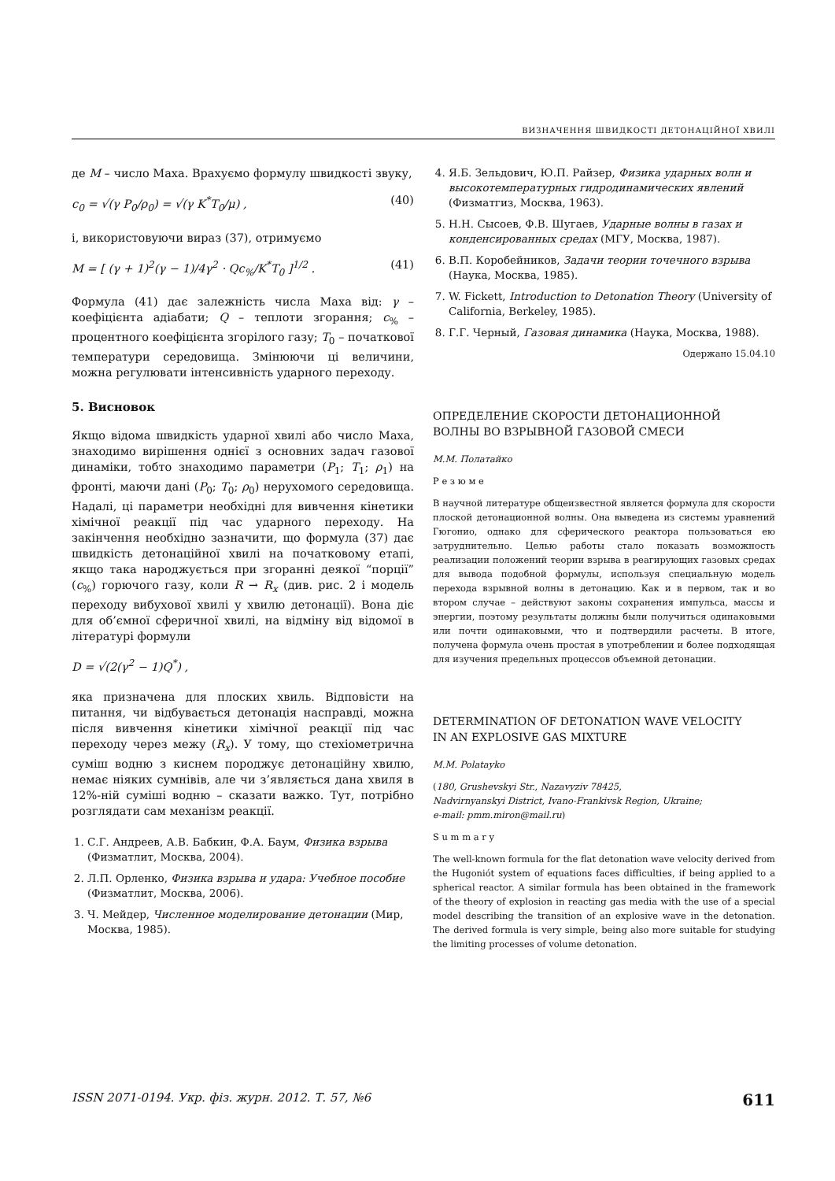ВИЗНАЧЕННЯ ШВИДКОСТІ ДЕТОНАЦІЙНОЇ ХВИЛІ
де M – число Маха. Врахуємо формулу швидкості звуку,
c<sub>0</sub> = √(γ P<sub>0</sub>/ρ<sub>0</sub>) = √(γ K<sup>*</sup>T<sub>0</sub>/μ) , (40)
і, використовуючи вираз (37), отримуємо
M = [ (γ + 1)<sup>2</sup>(γ − 1)/4γ<sup>2</sup> · Qc<sub>%</sub>/K<sup>*</sup>T<sub>0</sub> ]<sup>1/2</sup> . (41)
Формула (41) дає залежність числа Маха від: γ – коефіцієнта адіабати; Q – теплоти згорання; c<sub>%</sub> – процентного коефіцієнта згорілого газу; T<sub>0</sub> – початкової температури середовища. Змінюючи ці величини, можна регулювати інтенсивність ударного переходу.
5. Висновок
Якщо відома швидкість ударної хвилі або число Маха, знаходимо вирішення однієї з основних задач газової динаміки, тобто знаходимо параметри (P<sub>1</sub>; T<sub>1</sub>; ρ<sub>1</sub>) на фронті, маючи дані (P<sub>0</sub>; T<sub>0</sub>; ρ<sub>0</sub>) нерухомого середовища. Надалі, ці параметри необхідні для вивчення кінетики хімічної реакції під час ударного переходу. На закінчення необхідно зазначити, що формула (37) дає швидкість детонаційної хвилі на початковому етапі, якщо така народжується при згоранні деякої “порції” (c<sub>%</sub>) горючого газу, коли R → R<sub>x</sub> (див. рис. 2 і модель переходу вибухової хвилі у хвилю детонації). Вона діє для об’ємної сферичної хвилі, на відміну від відомої в літературі формули
D = √(2(γ<sup>2</sup> − 1)Q<sup>*</sup>) ,
яка призначена для плоских хвиль. Відповісти на питання, чи відбувається детонація насправді, можна після вивчення кінетики хімічної реакції під час переходу через межу (R<sub>x</sub>). У тому, що стехіометрична суміш водню з киснем породжує детонаційну хвилю, немає ніяких сумнівів, але чи з’являється дана хвиля в 12%-ній суміші водню – сказати важко. Тут, потрібно розглядати сам механізм реакції.
1. С.Г. Андреев, А.В. Бабкин, Ф.А. Баум, Физика взрыва (Физматлит, Москва, 2004).
2. Л.П. Орленко, Физика взрыва и удара: Учебное пособие (Физматлит, Москва, 2006).
3. Ч. Мейдер, Численное моделирование детонации (Мир, Москва, 1985).
4. Я.Б. Зельдович, Ю.П. Райзер, Физика ударных волн и высокотемпературных гидродинамических явлений (Физматгиз, Москва, 1963).
5. Н.Н. Сысоев, Ф.В. Шугаев, Ударные волны в газах и конденсированных средах (МГУ, Москва, 1987).
6. В.П. Коробейников, Задачи теории точечного взрыва (Наука, Москва, 1985).
7. W. Fickett, Introduction to Detonation Theory (University of California, Berkeley, 1985).
8. Г.Г. Черный, Газовая динамика (Наука, Москва, 1988).
Одержано 15.04.10
ОПРЕДЕЛЕНИЕ СКОРОСТИ ДЕТОНАЦИОННОЙ
ВОЛНЫ ВО ВЗРЫВНОЙ ГАЗОВОЙ СМЕСИ
М.М. Полатайко
Р е з ю м е
В научной литературе общеизвестной является формула для скорости плоской детонационной волны. Она выведена из системы уравнений Гюгонио, однако для сферического реактора пользоваться ею затруднительно. Целью работы стало показать возможность реализации положений теории взрыва в реагирующих газовых средах для вывода подобной формулы, используя специальную модель перехода взрывной волны в детонацию. Как и в первом, так и во втором случае – действуют законы сохранения импульса, массы и энергии, поэтому результаты должны были получиться одинаковыми или почти одинаковыми, что и подтвердили расчеты. В итоге, получена формула очень простая в употреблении и более подходящая для изучения предельных процессов объемной детонации.
DETERMINATION OF DETONATION WAVE VELOCITY
IN AN EXPLOSIVE GAS MIXTURE
M.M. Polatayko
(180, Grushevskyi Str., Nazavyziv 78425,
Nadvirnyanskyi District, Ivano-Frankivsk Region, Ukraine;
e-mail: pmm.miron@mail.ru)
S u m m a r y
The well-known formula for the flat detonation wave velocity derived from the Hugoniót system of equations faces difficulties, if being applied to a spherical reactor. A similar formula has been obtained in the framework of the theory of explosion in reacting gas media with the use of a special model describing the transition of an explosive wave in the detonation. The derived formula is very simple, being also more suitable for studying the limiting processes of volume detonation.
ISSN 2071-0194. Укр. фіз. журн. 2012. Т. 57, №6 611